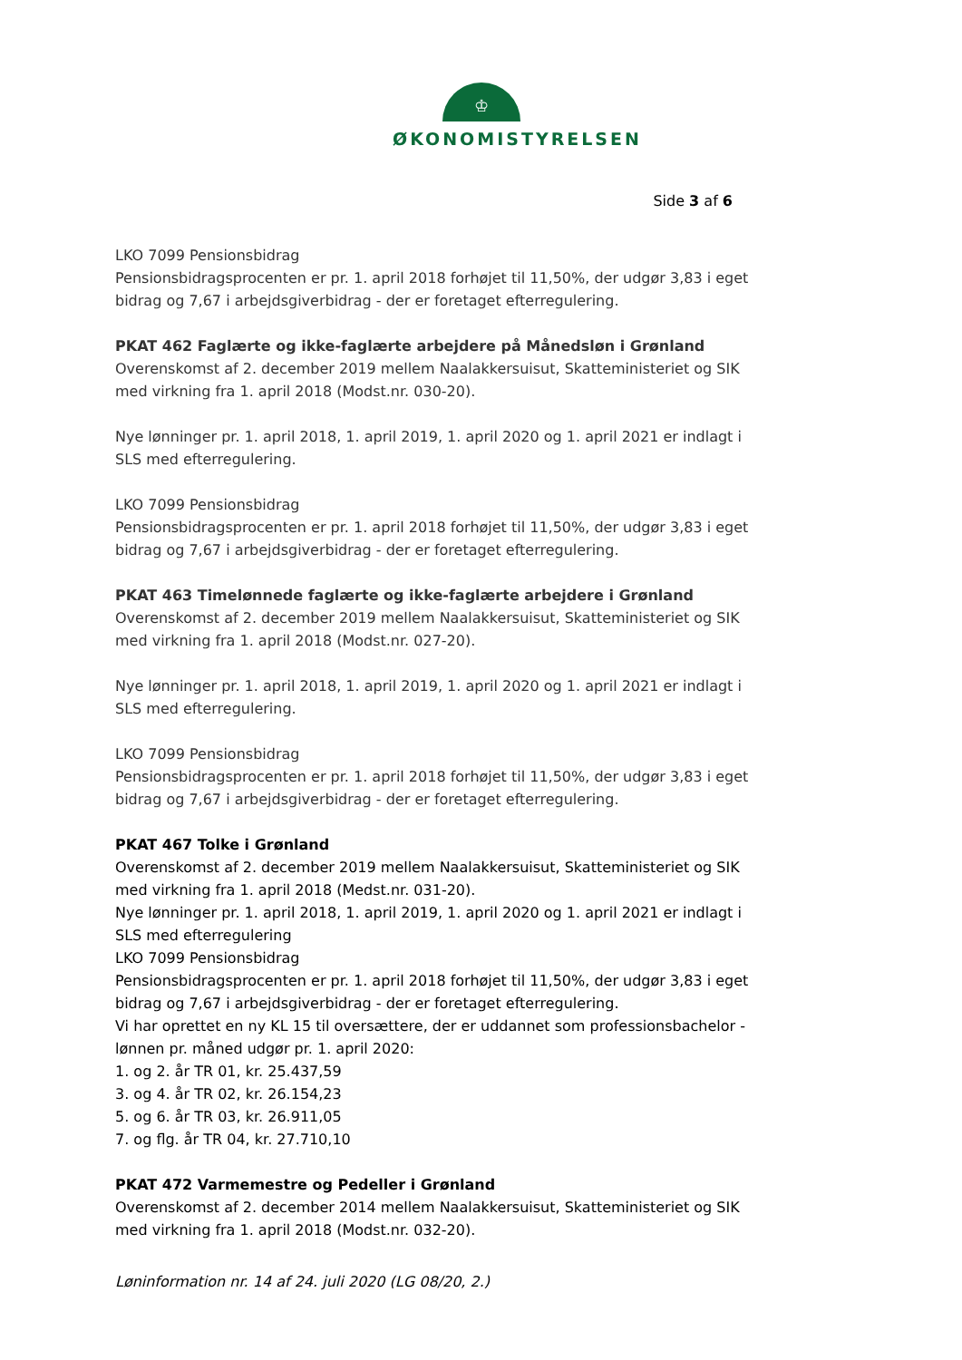♔
ØKONOMISTYRELSEN
Side 3 af 6
LKO 7099 Pensionsbidrag
Pensionsbidragsprocenten er pr. 1. april 2018 forhøjet til 11,50%, der udgør 3,83 i eget bidrag og 7,67 i arbejdsgiverbidrag - der er foretaget efterregulering.
PKAT 462 Faglærte og ikke-faglærte arbejdere på Månedsløn i Grønland
Overenskomst af 2. december 2019 mellem Naalakkersuisut, Skatteministeriet og SIK med virkning fra 1. april 2018 (Modst.nr. 030-20).
Nye lønninger pr. 1. april 2018, 1. april 2019, 1. april 2020 og 1. april 2021 er indlagt i SLS med efterregulering.
LKO 7099 Pensionsbidrag
Pensionsbidragsprocenten er pr. 1. april 2018 forhøjet til 11,50%, der udgør 3,83 i eget bidrag og 7,67 i arbejdsgiverbidrag - der er foretaget efterregulering.
PKAT 463 Timelønnede faglærte og ikke-faglærte arbejdere i Grønland
Overenskomst af 2. december 2019 mellem Naalakkersuisut, Skatteministeriet og SIK med virkning fra 1. april 2018 (Modst.nr. 027-20).
Nye lønninger pr. 1. april 2018, 1. april 2019, 1. april 2020 og 1. april 2021 er indlagt i SLS med efterregulering.
LKO 7099 Pensionsbidrag
Pensionsbidragsprocenten er pr. 1. april 2018 forhøjet til 11,50%, der udgør 3,83 i eget bidrag og 7,67 i arbejdsgiverbidrag - der er foretaget efterregulering.
PKAT 467 Tolke i Grønland
Overenskomst af 2. december 2019 mellem Naalakkersuisut, Skatteministeriet og SIK med virkning fra 1. april 2018 (Medst.nr. 031-20).
Nye lønninger pr. 1. april 2018, 1. april 2019, 1. april 2020 og 1. april 2021 er indlagt i SLS med efterregulering
LKO 7099 Pensionsbidrag
Pensionsbidragsprocenten er pr. 1. april 2018 forhøjet til 11,50%, der udgør 3,83 i eget bidrag og 7,67 i arbejdsgiverbidrag - der er foretaget efterregulering.
Vi har oprettet en ny KL 15 til oversættere, der er uddannet som professionsbachelor - lønnen pr. måned udgør pr. 1. april 2020:
1. og 2. år TR 01, kr. 25.437,59
3. og 4. år TR 02, kr. 26.154,23
5. og 6. år TR 03, kr. 26.911,05
7. og flg. år TR 04, kr. 27.710,10
PKAT 472 Varmemestre og Pedeller i Grønland
Overenskomst af 2. december 2014 mellem Naalakkersuisut, Skatteministeriet og SIK med virkning fra 1. april 2018 (Modst.nr. 032-20).
Løninformation nr. 14 af 24. juli 2020 (LG 08/20, 2.)